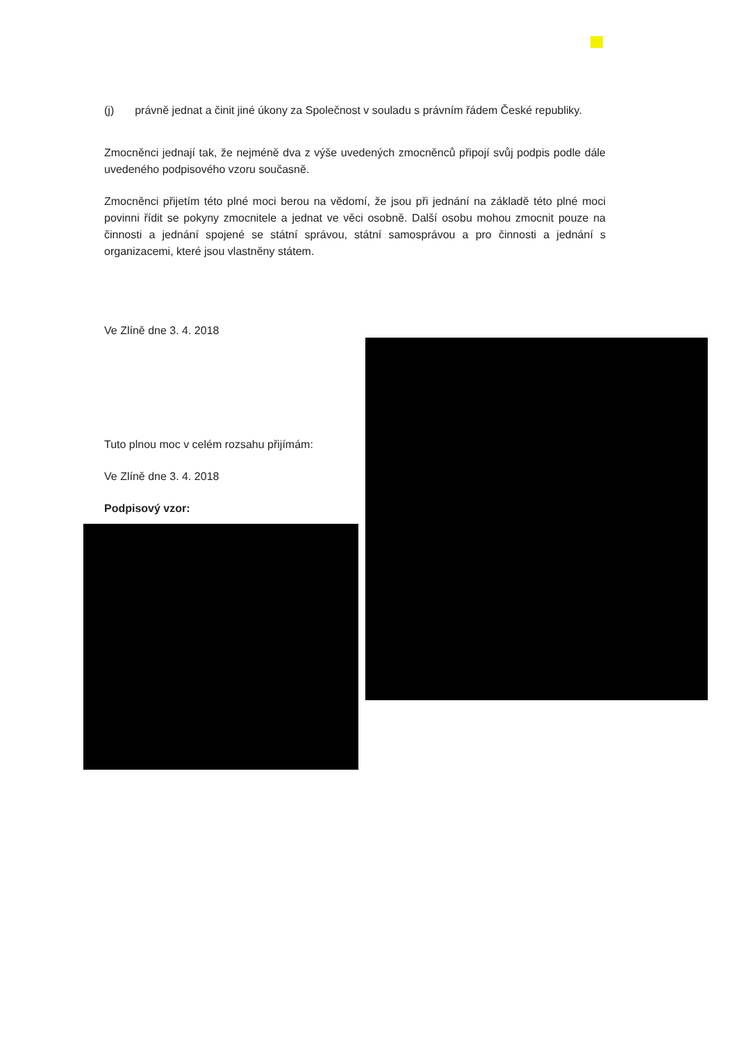(j) právně jednat a činit jiné úkony za Společnost v souladu s právním řádem České republiky.
Zmocněnci jednají tak, že nejméně dva z výše uvedených zmocněnců připojí svůj podpis podle dále uvedeného podpisového vzoru současně.
Zmocněnci přijetím této plné moci berou na vědomí, že jsou při jednání na základě této plné moci povinni řídit se pokyny zmocnitele a jednat ve věci osobně. Další osobu mohou zmocnit pouze na činnosti a jednání spojené se státní správou, státní samosprávou a pro činnosti a jednání s organizacemi, které jsou vlastněny státem.
Ve Zlíně dne 3. 4. 2018
Tuto plnou moc v celém rozsahu přijímám:
Ve Zlíně dne 3. 4. 2018
Podpisový vzor: